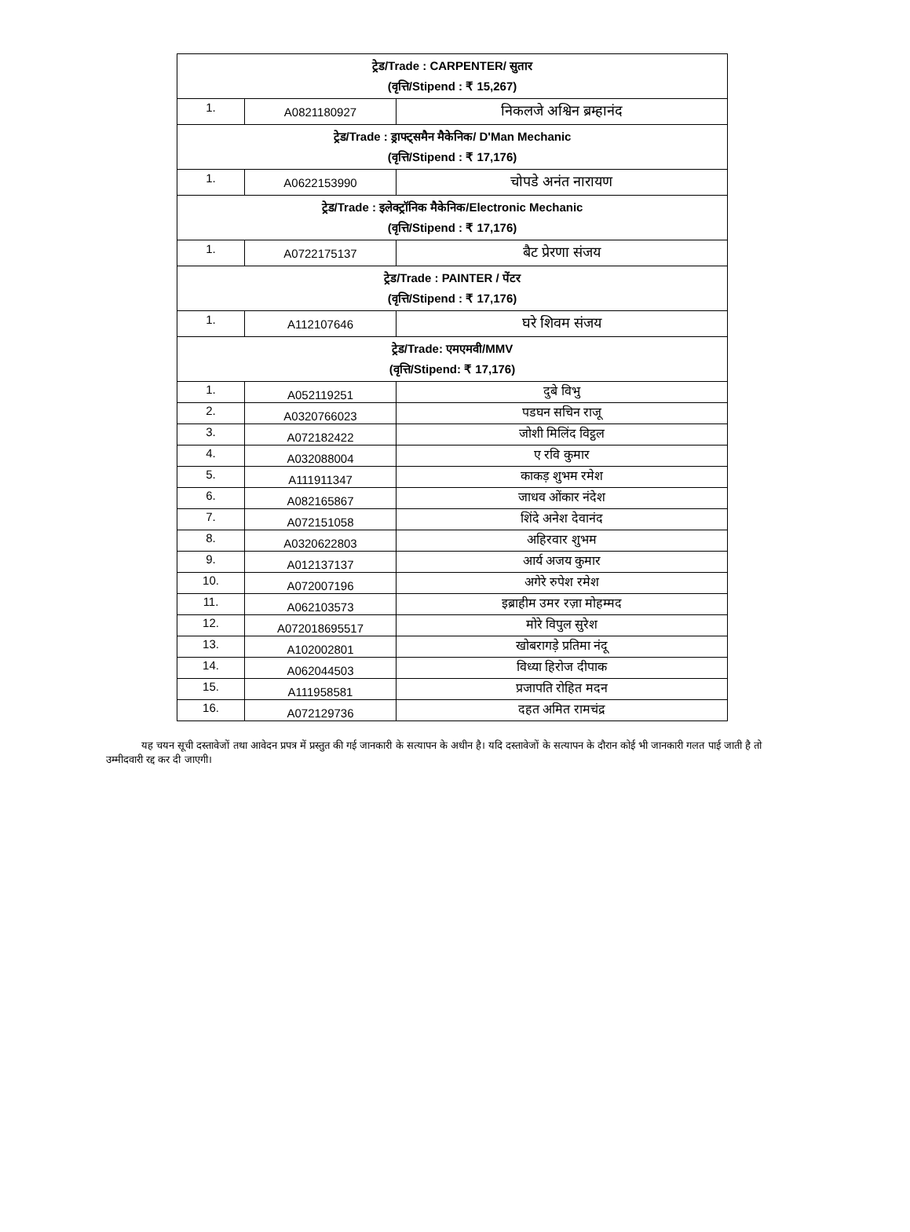| ट्रेड/Trade : CARPENTER/ सुतार (वृत्ति/Stipend : ₹ 15,267) | | |
| 1. | A0821180927 | निकलजे अश्विन ब्रम्हानंद |
| ट्रेड/Trade : ड्राफ्ट्समैन मैकेनिक/ D'Man Mechanic (वृत्ति/Stipend : ₹ 17,176) | | |
| 1. | A0622153990 | चोपडे अनंत नारायण |
| ट्रेड/Trade : इलेक्ट्रॉनिक मैकेनिक/Electronic Mechanic (वृत्ति/Stipend : ₹ 17,176) | | |
| 1. | A0722175137 | बैट प्रेरणा संजय |
| ट्रेड/Trade : PAINTER / पेंटर (वृत्ति/Stipend : ₹ 17,176) | | |
| 1. | A112107646 | घरे शिवम संजय |
| ट्रेड/Trade: एमएमवी/MMV (वृत्ति/Stipend: ₹ 17,176) | | |
| 1. | A052119251 | दुबे विभु |
| 2. | A0320766023 | पडघन सचिन राजू |
| 3. | A072182422 | जोशी मिलिंद विट्ठल |
| 4. | A032088004 | ए रवि कुमार |
| 5. | A111911347 | काकड़ शुभम रमेश |
| 6. | A082165867 | जाधव ओंकार नंदेश |
| 7. | A072151058 | शिंदे अनेश देवानंद |
| 8. | A0320622803 | अहिरवार शुभम |
| 9. | A012137137 | आर्य अजय कुमार |
| 10. | A072007196 | अगेरे रुपेश रमेश |
| 11. | A062103573 | इब्राहीम उमर रज़ा मोहम्मद |
| 12. | A072018695517 | मोरे विपुल सुरेश |
| 13. | A102002801 | खोबरागड़े प्रतिमा नंदू |
| 14. | A062044503 | विध्या हिरोज दीपाक |
| 15. | A111958581 | प्रजापति रोहित मदन |
| 16. | A072129736 | दहत अमित रामचंद्र |
यह चयन सूची दस्तावेजों तथा आवेदन प्रपत्र में प्रस्तुत की गई जानकारी के सत्यापन के अधीन है। यदि दस्तावेजों के सत्यापन के दौरान कोई भी जानकारी गलत पाई जाती है तो उम्मीदवारी रद्द कर दी जाएगी।